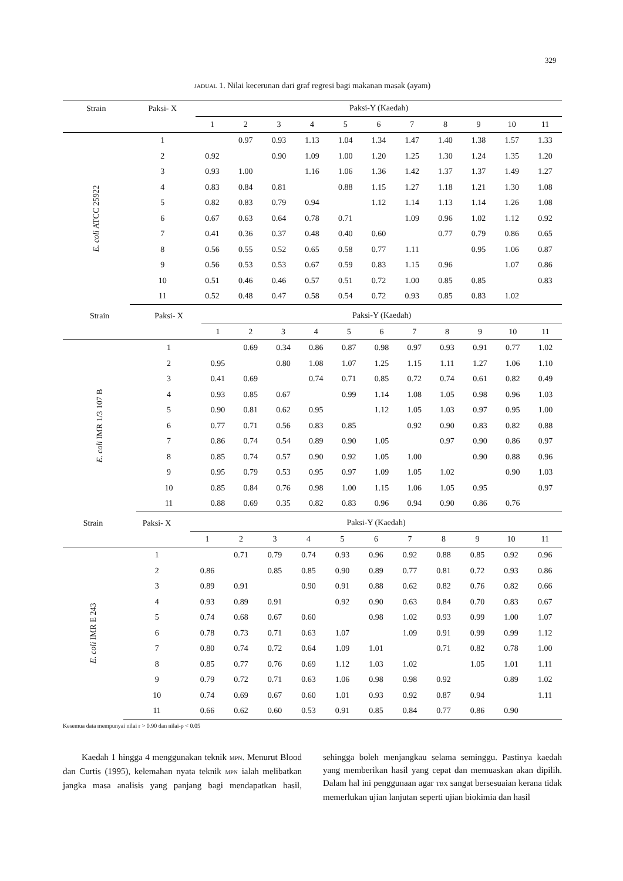329
JADUAL 1. Nilai kecerunan dari graf regresi bagi makanan masak (ayam)
| Strain | Paksi- X | Paksi-Y (Kaedah) | | | | | | | | | | |
| --- | --- | --- | --- | --- | --- | --- | --- | --- | --- | --- | --- | --- |
| | | 1 | 2 | 3 | 4 | 5 | 6 | 7 | 8 | 9 | 10 | 11 |
| E. coli ATCC 25922 | 1 | | 0.97 | 0.93 | 1.13 | 1.04 | 1.34 | 1.47 | 1.40 | 1.38 | 1.57 | 1.33 |
| | 2 | 0.92 | | 0.90 | 1.09 | 1.00 | 1.20 | 1.25 | 1.30 | 1.24 | 1.35 | 1.20 |
| | 3 | 0.93 | 1.00 | | 1.16 | 1.06 | 1.36 | 1.42 | 1.37 | 1.37 | 1.49 | 1.27 |
| | 4 | 0.83 | 0.84 | 0.81 | | 0.88 | 1.15 | 1.27 | 1.18 | 1.21 | 1.30 | 1.08 |
| | 5 | 0.82 | 0.83 | 0.79 | 0.94 | | 1.12 | 1.14 | 1.13 | 1.14 | 1.26 | 1.08 |
| | 6 | 0.67 | 0.63 | 0.64 | 0.78 | 0.71 | | 1.09 | 0.96 | 1.02 | 1.12 | 0.92 |
| | 7 | 0.41 | 0.36 | 0.37 | 0.48 | 0.40 | 0.60 | | 0.77 | 0.79 | 0.86 | 0.65 |
| | 8 | 0.56 | 0.55 | 0.52 | 0.65 | 0.58 | 0.77 | 1.11 | | 0.95 | 1.06 | 0.87 |
| | 9 | 0.56 | 0.53 | 0.53 | 0.67 | 0.59 | 0.83 | 1.15 | 0.96 | | 1.07 | 0.86 |
| | 10 | 0.51 | 0.46 | 0.46 | 0.57 | 0.51 | 0.72 | 1.00 | 0.85 | 0.85 | | 0.83 |
| | 11 | 0.52 | 0.48 | 0.47 | 0.58 | 0.54 | 0.72 | 0.93 | 0.85 | 0.83 | 1.02 | |
| Strain | Paksi- X | Paksi-Y (Kaedah) | | | | | | | | | | |
| --- | --- | --- | --- | --- | --- | --- | --- | --- | --- | --- | --- | --- |
| | | 1 | 2 | 3 | 4 | 5 | 6 | 7 | 8 | 9 | 10 | 11 |
| E. coli IMR 1/3 107 B | 1 | | 0.69 | 0.34 | 0.86 | 0.87 | 0.98 | 0.97 | 0.93 | 0.91 | 0.77 | 1.02 |
| | 2 | 0.95 | | 0.80 | 1.08 | 1.07 | 1.25 | 1.15 | 1.11 | 1.27 | 1.06 | 1.10 |
| | 3 | 0.41 | 0.69 | | 0.74 | 0.71 | 0.85 | 0.72 | 0.74 | 0.61 | 0.82 | 0.49 |
| | 4 | 0.93 | 0.85 | 0.67 | | 0.99 | 1.14 | 1.08 | 1.05 | 0.98 | 0.96 | 1.03 |
| | 5 | 0.90 | 0.81 | 0.62 | 0.95 | | 1.12 | 1.05 | 1.03 | 0.97 | 0.95 | 1.00 |
| | 6 | 0.77 | 0.71 | 0.56 | 0.83 | 0.85 | | 0.92 | 0.90 | 0.83 | 0.82 | 0.88 |
| | 7 | 0.86 | 0.74 | 0.54 | 0.89 | 0.90 | 1.05 | | 0.97 | 0.90 | 0.86 | 0.97 |
| | 8 | 0.85 | 0.74 | 0.57 | 0.90 | 0.92 | 1.05 | 1.00 | | 0.90 | 0.88 | 0.96 |
| | 9 | 0.95 | 0.79 | 0.53 | 0.95 | 0.97 | 1.09 | 1.05 | 1.02 | | 0.90 | 1.03 |
| | 10 | 0.85 | 0.84 | 0.76 | 0.98 | 1.00 | 1.15 | 1.06 | 1.05 | 0.95 | | 0.97 |
| | 11 | 0.88 | 0.69 | 0.35 | 0.82 | 0.83 | 0.96 | 0.94 | 0.90 | 0.86 | 0.76 | |
| Strain | Paksi- X | Paksi-Y (Kaedah) | | | | | | | | | | |
| --- | --- | --- | --- | --- | --- | --- | --- | --- | --- | --- | --- | --- |
| | | 1 | 2 | 3 | 4 | 5 | 6 | 7 | 8 | 9 | 10 | 11 |
| E. coli IMR E 243 | 1 | | 0.71 | 0.79 | 0.74 | 0.93 | 0.96 | 0.92 | 0.88 | 0.85 | 0.92 | 0.96 |
| | 2 | 0.86 | | 0.85 | 0.85 | 0.90 | 0.89 | 0.77 | 0.81 | 0.72 | 0.93 | 0.86 |
| | 3 | 0.89 | 0.91 | | 0.90 | 0.91 | 0.88 | 0.62 | 0.82 | 0.76 | 0.82 | 0.66 |
| | 4 | 0.93 | 0.89 | 0.91 | | 0.92 | 0.90 | 0.63 | 0.84 | 0.70 | 0.83 | 0.67 |
| | 5 | 0.74 | 0.68 | 0.67 | 0.60 | | 0.98 | 1.02 | 0.93 | 0.99 | 1.00 | 1.07 |
| | 6 | 0.78 | 0.73 | 0.71 | 0.63 | 1.07 | | 1.09 | 0.91 | 0.99 | 0.99 | 1.12 |
| | 7 | 0.80 | 0.74 | 0.72 | 0.64 | 1.09 | 1.01 | | 0.71 | 0.82 | 0.78 | 1.00 |
| | 8 | 0.85 | 0.77 | 0.76 | 0.69 | 1.12 | 1.03 | 1.02 | | 1.05 | 1.01 | 1.11 |
| | 9 | 0.79 | 0.72 | 0.71 | 0.63 | 1.06 | 0.98 | 0.98 | 0.92 | | 0.89 | 1.02 |
| | 10 | 0.74 | 0.69 | 0.67 | 0.60 | 1.01 | 0.93 | 0.92 | 0.87 | 0.94 | | 1.11 |
| | 11 | 0.66 | 0.62 | 0.60 | 0.53 | 0.91 | 0.85 | 0.84 | 0.77 | 0.86 | 0.90 | |
Kesemua data mempunyai nilai r > 0.90 dan nilai-p < 0.05
Kaedah 1 hingga 4 menggunakan teknik MPN. Menurut Blood dan Curtis (1995), kelemahan nyata teknik MPN ialah melibatkan jangka masa analisis yang panjang bagi mendapatkan hasil, sehingga boleh menjangkau selama seminggu. Pastinya kaedah yang memberikan hasil yang cepat dan memuaskan akan dipilih. Dalam hal ini penggunaan agar TBX sangat bersesuaian kerana tidak memerlukan ujian lanjutan seperti ujian biokimia dan hasil